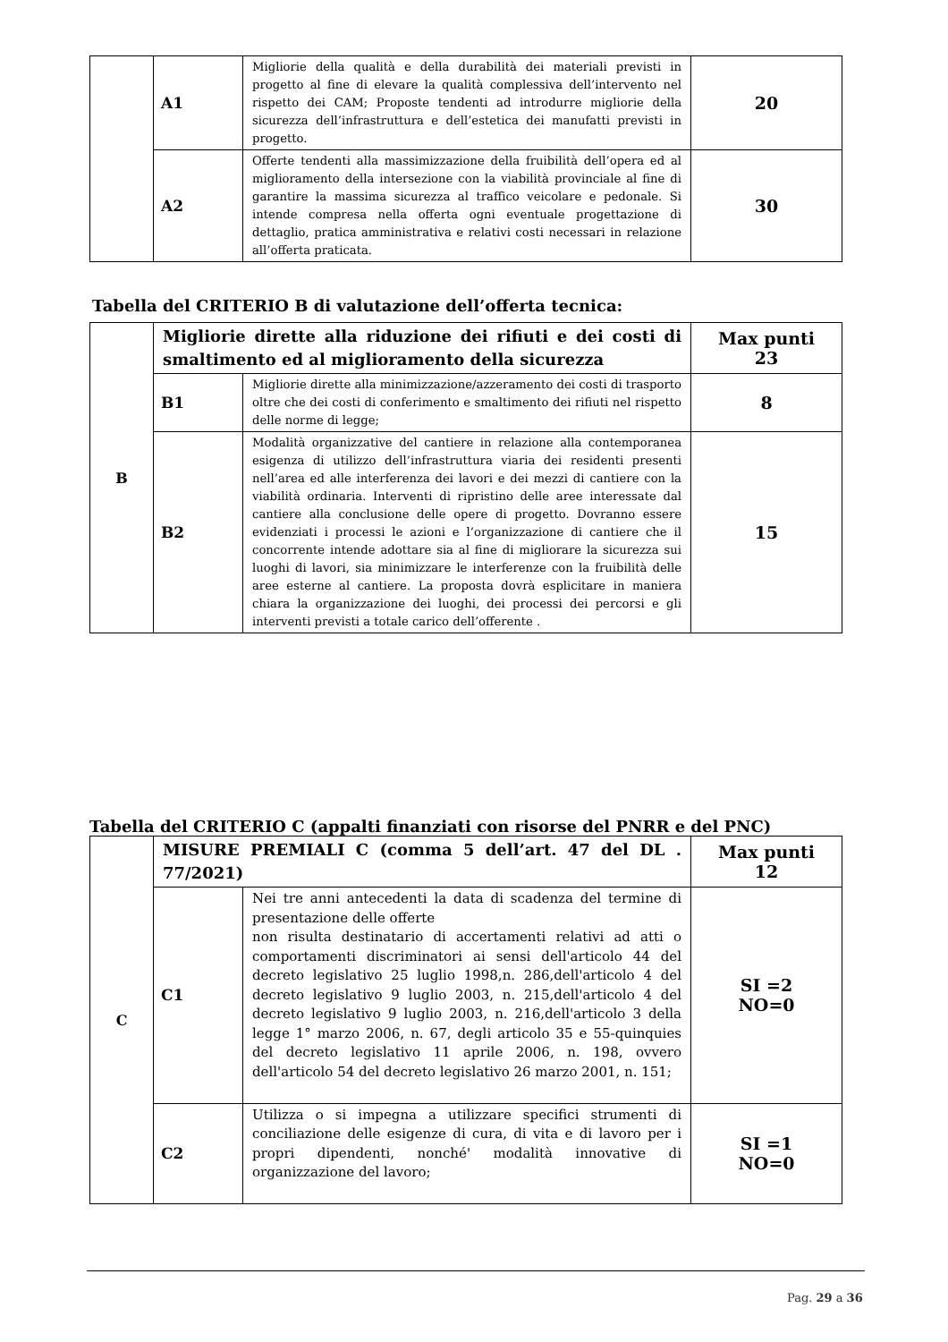| | A1 | Migliorie della qualità e della durabilità dei materiali previsti in progetto al fine di elevare la qualità complessiva dell’intervento nel rispetto dei CAM; Proposte tendenti ad introdurre migliorie della sicurezza dell’infrastruttura e dell’estetica dei manufatti previsti in progetto. | 20 |
| | A2 | Offerte tendenti alla massimizzazione della fruibilità dell’opera ed al miglioramento della intersezione con la viabilità provinciale al fine di garantire la massima sicurezza al traffico veicolare e pedonale. Si intende compresa nella offerta ogni eventuale progettazione di dettaglio, pratica amministrativa e relativi costi necessari in relazione all’offerta praticata. | 30 |
Tabella del CRITERIO B di valutazione dell’offerta tecnica:
| B | Migliorie dirette alla riduzione dei rifiuti e dei costi di smaltimento ed al miglioramento della sicurezza | | Max punti 23 |
| | B1 | Migliorie dirette alla minimizzazione/azzeramento dei costi di trasporto oltre che dei costi di conferimento e smaltimento dei rifiuti nel rispetto delle norme di legge; | 8 |
| | B2 | Modalità organizzative del cantiere in relazione alla contemporanea esigenza di utilizzo dell’infrastruttura viaria dei residenti presenti nell’area ed alle interferenza dei lavori e dei mezzi di cantiere con la viabilità ordinaria. Interventi di ripristino delle aree interessate dal cantiere alla conclusione delle opere di progetto. Dovranno essere evidenziati i processi le azioni e l’organizzazione di cantiere che il concorrente intende adottare sia al fine di migliorare la sicurezza sui luoghi di lavori, sia minimizzare le interferenze con la fruibilità delle aree esterne al cantiere. La proposta dovrà esplicitare in maniera chiara la organizzazione dei luoghi, dei processi dei percorsi e gli interventi previsti a totale carico dell’offerente . | 15 |
Tabella del CRITERIO C (appalti finanziati con risorse del PNRR e del PNC)
| C | MISURE PREMIALI C (comma 5 dell’art. 47 del DL . 77/2021) | | Max punti 12 |
| | C1 | Nei tre anni antecedenti la data di scadenza del termine di presentazione delle offerte non risulta destinatario di accertamenti relativi ad atti o comportamenti discriminatori ai sensi dell'articolo 44 del decreto legislativo 25 luglio 1998,n. 286,dell'articolo 4 del decreto legislativo 9 luglio 2003, n. 215,dell'articolo 4 del decreto legislativo 9 luglio 2003, n. 216,dell'articolo 3 della legge 1° marzo 2006, n. 67, degli articolo 35 e 55-quinquies del decreto legislativo 11 aprile 2006, n. 198, ovvero dell'articolo 54 del decreto legislativo 26 marzo 2001, n. 151; | SI =2 NO=0 |
| | C2 | Utilizza o si impegna a utilizzare specifici strumenti di conciliazione delle esigenze di cura, di vita e di lavoro per i propri dipendenti, nonché' modalità innovative di organizzazione del lavoro; | SI =1 NO=0 |
Pag. 29 a 36